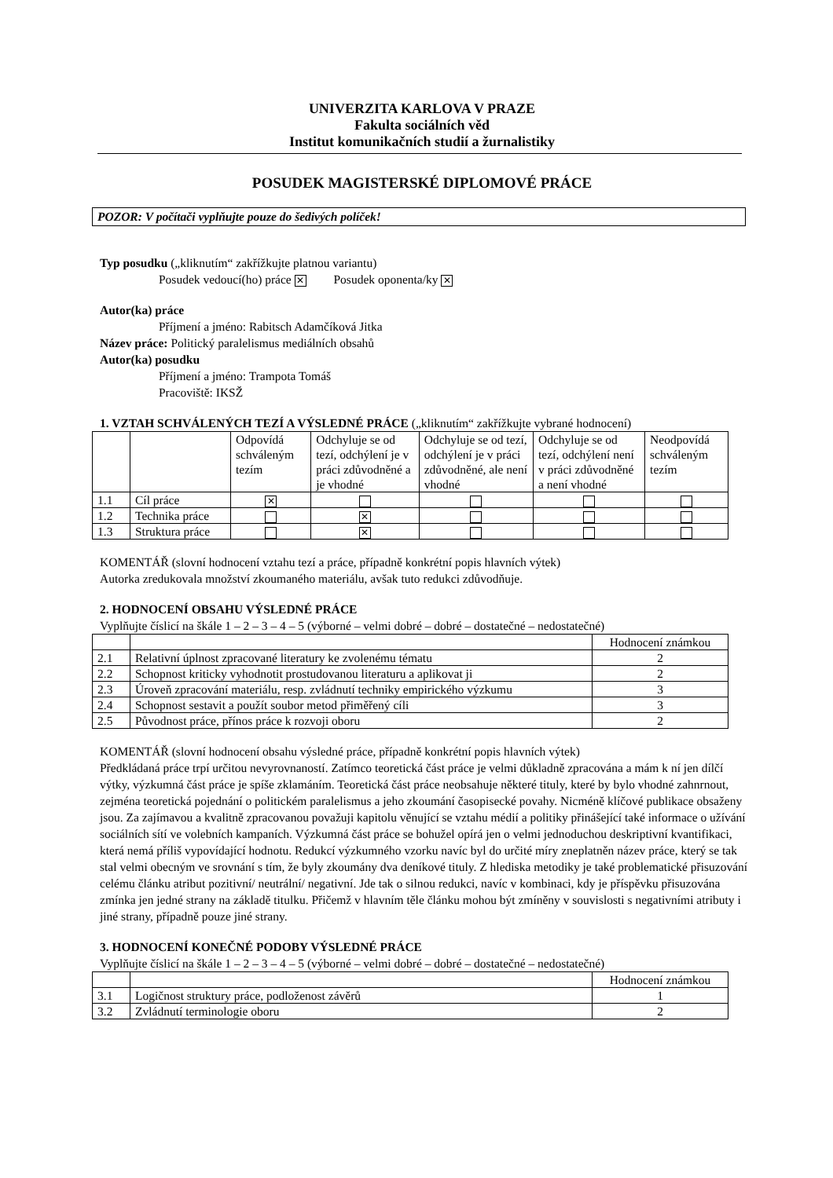UNIVERZITA KARLOVA V PRAZE
Fakulta sociálních věd
Institut komunikačních studií a žurnalistiky
POSUDEK MAGISTERSKÉ DIPLOMOVÉ PRÁCE
POZOR: V počítači vyplňujte pouze do šedivých políček!
Typ posudku („kliknutím“ zakřížkujte platnou variantu)
Posudek vedoucí(ho) práce ✕ Posudek oponenta/ky ✕
Autor(ka) práce
Příjmení a jméno: Rabitsch Adamčíková Jitka
Název práce: Politický paralelismus mediálních obsahů
Autor(ka) posudku
Příjmení a jméno: Trampota Tomáš
Pracoviště: IKSŽ
1. VZTAH SCHVÁLENÝCH TEZÍ A VÝSLEDNÉ PRÁCE („kliknutím“ zakřížkujte vybrané hodnocení)
| | | Odpovídá schváleným tezím | Odchyluje se od tezí, odchýlení je v práci zdůvodněné a je vhodné | Odchyluje se od tezí, odchýlení je v práci zdůvodněné, ale není vhodné | Odchyluje se od tezí, odchýlení není v práci zdůvodněné a není vhodné | Neodpovídá schváleným tezím |
| 1.1 | Cíl práce | ✕ | | | | |
| 1.2 | Technika práce | | ✕ | | | |
| 1.3 | Struktura práce | | ✕ | | | |
KOMENTÁŘ (slovní hodnocení vztahu tezí a práce, případně konkrétní popis hlavních výtek)
Autorka zredukovala množství zkoumaného materiálu, avšak tuto redukci zdůvodňuje.
2. HODNOCENÍ OBSAHU VÝSLEDNÉ PRÁCE
Vyplňujte číslicí na škále 1 – 2 – 3 – 4 – 5 (výborné – velmi dobré – dobré – dostatečné – nedostatečné)
| | | Hodnocení známkou |
| 2.1 | Relativní úplnost zpracované literatury ke zvolenému tématu | 2 |
| 2.2 | Schopnost kriticky vyhodnotit prostudovanou literaturu a aplikovat ji | 2 |
| 2.3 | Úroveň zpracování materiálu, resp. zvládnutí techniky empirického výzkumu | 3 |
| 2.4 | Schopnost sestavit a použít soubor metod přiměřený cíli | 3 |
| 2.5 | Původnost práce, přínos práce k rozvoji oboru | 2 |
KOMENTÁŘ (slovní hodnocení obsahu výsledné práce, případně konkrétní popis hlavních výtek)
Předkládaná práce trpí určitou nevyrovnaností. Zatímco teoretická část práce je velmi důkladně zpracována a mám k ní jen dílčí výtky, výzkumná část práce je spíše zklamáním. Teoretická část práce neobsahuje některé tituly, které by bylo vhodné zahnrnout, zejména teoretická pojednání o politickém paralelismus a jeho zkoumání časopisecké povahy. Nicméně klíčové publikace obsaženy jsou. Za zajímavou a kvalitně zpracovanou považuji kapitolu věnující se vztahu médií a politiky přinášející také informace o užívání sociálních sítí ve volebních kampaních. Výzkumná část práce se bohužel opírá jen o velmi jednoduchou deskriptivní kvantifikaci, která nemá příliš vypovídající hodnotu. Redukcí výzkumného vzorku navíc byl do určité míry zneplatněn název práce, který se tak stal velmi obecným ve srovnání s tím, že byly zkoumány dva deníkové tituly. Z hlediska metodiky je také problematické přisuzování celému článku atribut pozitivní/ neutrální/ negativní. Jde tak o silnou redukci, navíc v kombinaci, kdy je příspěvku přisuzována zmínka jen jedné strany na základě titulku. Přičemž v hlavním těle článku mohou být zmíněny v souvislosti s negativními atributy i jiné strany, případně pouze jiné strany.
3. HODNOCENÍ KONEČNÉ PODOBY VÝSLEDNÉ PRÁCE
Vyplňujte číslicí na škále 1 – 2 – 3 – 4 – 5 (výborné – velmi dobré – dobré – dostatečné – nedostatečné)
| | | Hodnocení známkou |
| 3.1 | Logičnost struktury práce, podloženost závěrů | 1 |
| 3.2 | Zvládnutí terminologie oboru | 2 |